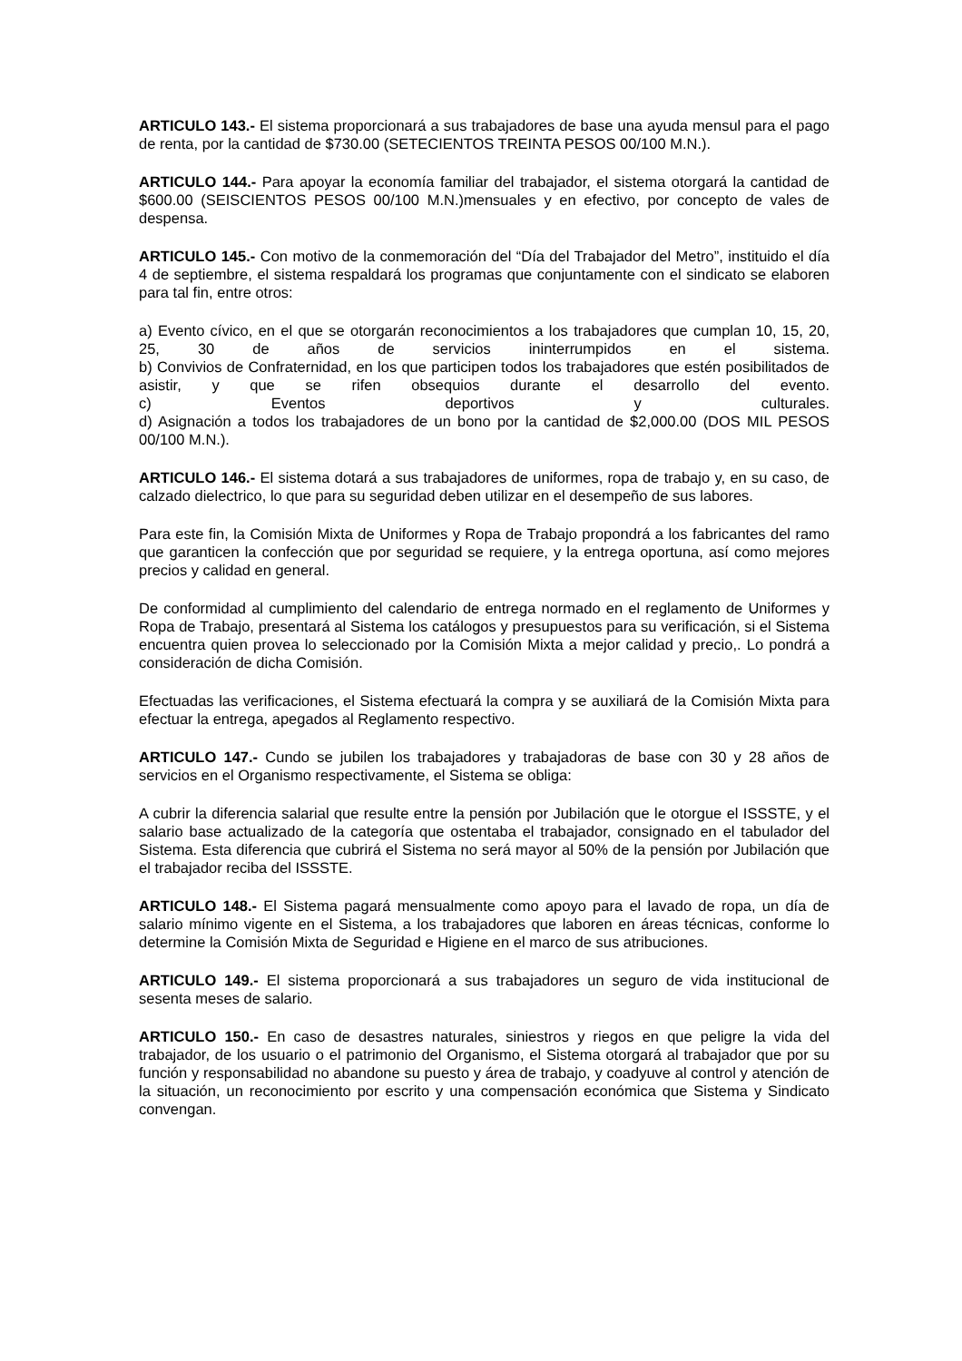ARTICULO 143.- El sistema proporcionará a sus trabajadores de base una ayuda mensul para el pago de renta, por la cantidad de $730.00 (SETECIENTOS TREINTA PESOS 00/100 M.N.).
ARTICULO 144.- Para apoyar la economía familiar del trabajador, el sistema otorgará la cantidad de $600.00 (SEISCIENTOS PESOS 00/100 M.N.)mensuales y en efectivo, por concepto de vales de despensa.
ARTICULO 145.- Con motivo de la conmemoración del “Día del Trabajador del Metro”, instituido el día 4 de septiembre, el sistema respaldará los programas que conjuntamente con el sindicato se elaboren para tal fin, entre otros:
a) Evento cívico, en el que se otorgarán reconocimientos a los trabajadores que cumplan 10, 15, 20, 25, 30 de años de servicios ininterrumpidos en el sistema.
b) Convivios de Confraternidad, en los que participen todos los trabajadores que estén posibilitados de asistir, y que se rifen obsequios durante el desarrollo del evento.
c) Eventos deportivos y culturales.
d) Asignación a todos los trabajadores de un bono por la cantidad de $2,000.00 (DOS MIL PESOS 00/100 M.N.).
ARTICULO 146.- El sistema dotará a sus trabajadores de uniformes, ropa de trabajo y, en su caso, de calzado dielectrico, lo que para su seguridad deben utilizar en el desempeño de sus labores.
Para este fin, la Comisión Mixta de Uniformes y Ropa de Trabajo propondrá a los fabricantes del ramo que garanticen la confección que por seguridad se requiere, y la entrega oportuna, así como mejores precios y calidad en general.
De conformidad al cumplimiento del calendario de entrega normado en el reglamento de Uniformes y Ropa de Trabajo, presentará al Sistema los catálogos y presupuestos para su verificación, si el Sistema encuentra quien provea lo seleccionado por la Comisión Mixta a mejor calidad y precio,. Lo pondrá a consideración de dicha Comisión.
Efectuadas las verificaciones, el Sistema efectuará la compra y se auxiliará de la Comisión Mixta para efectuar la entrega, apegados al Reglamento respectivo.
ARTICULO 147.- Cundo se jubilen los trabajadores y trabajadoras de base con 30 y 28 años de servicios en el Organismo respectivamente, el Sistema se obliga:
A cubrir la diferencia salarial que resulte entre la pensión por Jubilación que le otorgue el ISSSTE, y el salario base actualizado de la categoría que ostentaba el trabajador, consignado en el tabulador del Sistema. Esta diferencia que cubrirá el Sistema no será mayor al 50% de la pensión por Jubilación que el trabajador reciba del ISSSTE.
ARTICULO 148.- El Sistema pagará mensualmente como apoyo para el lavado de ropa, un día de salario mínimo vigente en el Sistema, a los trabajadores que laboren en áreas técnicas, conforme lo determine la Comisión Mixta de Seguridad e Higiene en el marco de sus atribuciones.
ARTICULO 149.- El sistema proporcionará a sus trabajadores un seguro de vida institucional de sesenta meses de salario.
ARTICULO 150.- En caso de desastres naturales, siniestros y riegos en que peligre la vida del trabajador, de los usuario o el patrimonio del Organismo, el Sistema otorgará al trabajador que por su función y responsabilidad no abandone su puesto y área de trabajo, y coadyuve al control y atención de la situación, un reconocimiento por escrito y una compensación económica que Sistema y Sindicato convengan.